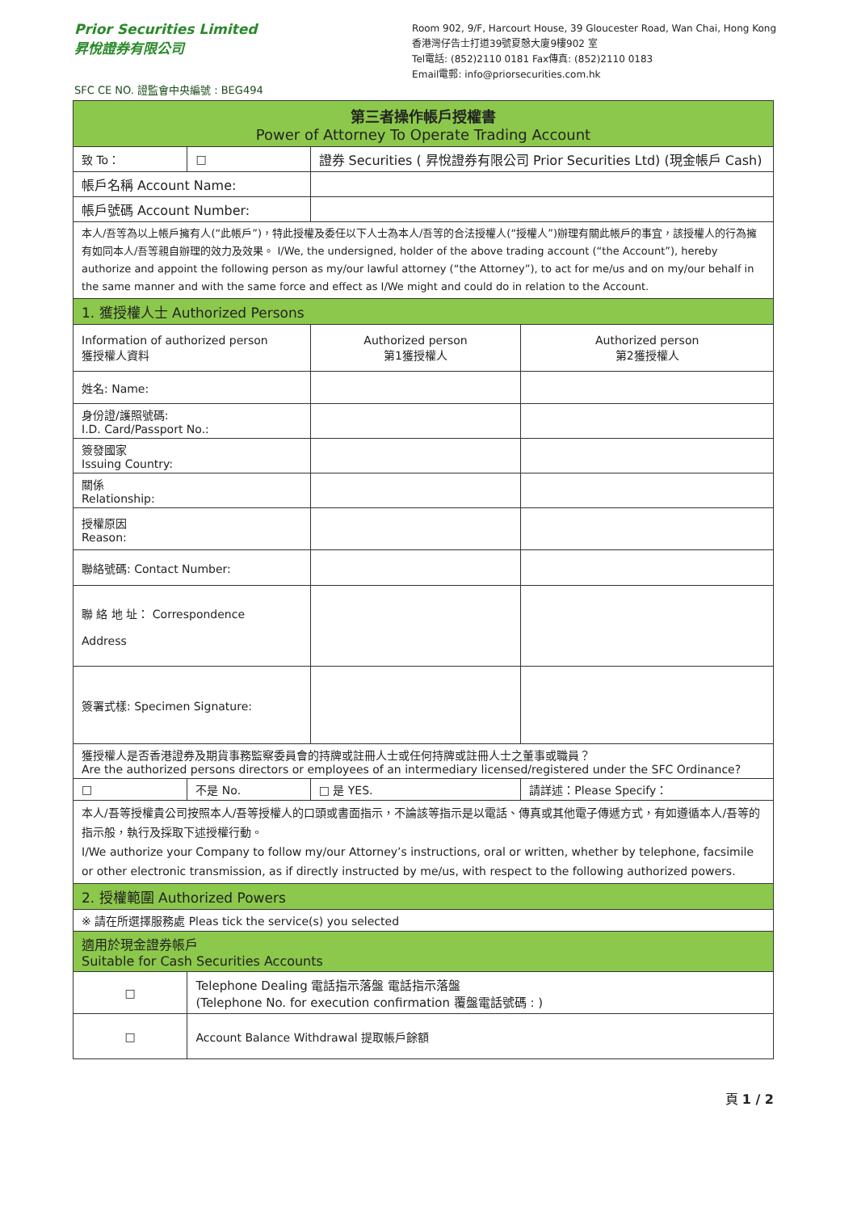Prior Securities Limited
昇悅證券有限公司
SFC CE NO. 證監會中央編號 : BEG494
Room 902, 9/F, Harcourt House, 39 Gloucester Road, Wan Chai, Hong Kong
香港灣仔告士打道39號夏慤大廈9樓902 室
Tel電話: (852)2110 0181 Fax傳真: (852)2110 0183
Email電郵: info@priorsecurities.com.hk
| 第三者操作帳戶授權書 Power of Attorney To Operate Trading Account | | | | | |
| 致 To： | □ | 證券 Securities ( 昇悅證券有限公司 Prior Securities Ltd) (現金帳戶 Cash) | | | |
| 帳戶名稱 Account Name: | | | | | |
| 帳戶號碼 Account Number: | | | | | |
| 本人/吾等為以上帳戶擁有人(“此帳戶”)，特此授權及委任以下人士為本人/吾等的合法授權人(“授權人”)辦理有關此帳戶的事宜，該授權人的行為擁有如同本人/吾等親自辦理的效力及效果。 I/We, the undersigned, holder of the above trading account (“the Account”), hereby authorize and appoint the following person as my/our lawful attorney (“the Attorney”), to act for me/us and on my/our behalf in the same manner and with the same force and effect as I/We might and could do in relation to the Account. | | | | | |
| 1. 獲授權人士 Authorized Persons | | | | | |
| Information of authorized person 獲授權人資料 | | | Authorized person 第1獲授權人 | | Authorized person 第2獲授權人 |
| 姓名: Name: | | | | | |
| 身份證/護照號碼: I.D. Card/Passport No.: | | | | | |
| 簽發國家 Issuing Country: | | | | | |
| 關係 Relationship: | | | | | |
| 授權原因 Reason: | | | | | |
| 聯絡號碼: Contact Number: | | | | | |
| 聯 絡 地 址： Correspondence Address | | | | | |
| 簽署式樣: Specimen Signature: | | | | | |
| 獲授權人是否香港證券及期貨事務監察委員會的持牌或註冊人士或任何持牌或註冊人士之董事或職員？ Are the authorized persons directors or employees of an intermediary licensed/registered under the SFC Ordinance? | | | | | |
| □ | 不是 No. | | □ 是 YES. | 請詳述：Please Specify： | |
| 本人/吾等授權貴公司按照本人/吾等授權人的口頭或書面指示，不論該等指示是以電話、傳真或其他電子傳遞方式，有如遵循本人/吾等的指示般，執行及採取下述授權行動。 I/We authorize your Company to follow my/our Attorney’s instructions, oral or written, whether by telephone, facsimile or other electronic transmission, as if directly instructed by me/us, with respect to the following authorized powers. | | | | | |
| 2. 授權範圍 Authorized Powers | | | | | |
| ※ 請在所選擇服務處 Pleas tick the service(s) you selected | | | | | |
| 適用於現金證券帳戶 Suitable for Cash Securities Accounts | | | | | |
| □ | Telephone Dealing 電話指示落盤 電話指示落盤 (Telephone No. for execution confirmation 覆盤電話號碼 : ) | | | | |
| □ | Account Balance Withdrawal 提取帳戶餘額 | | | | |
頁 1 / 2